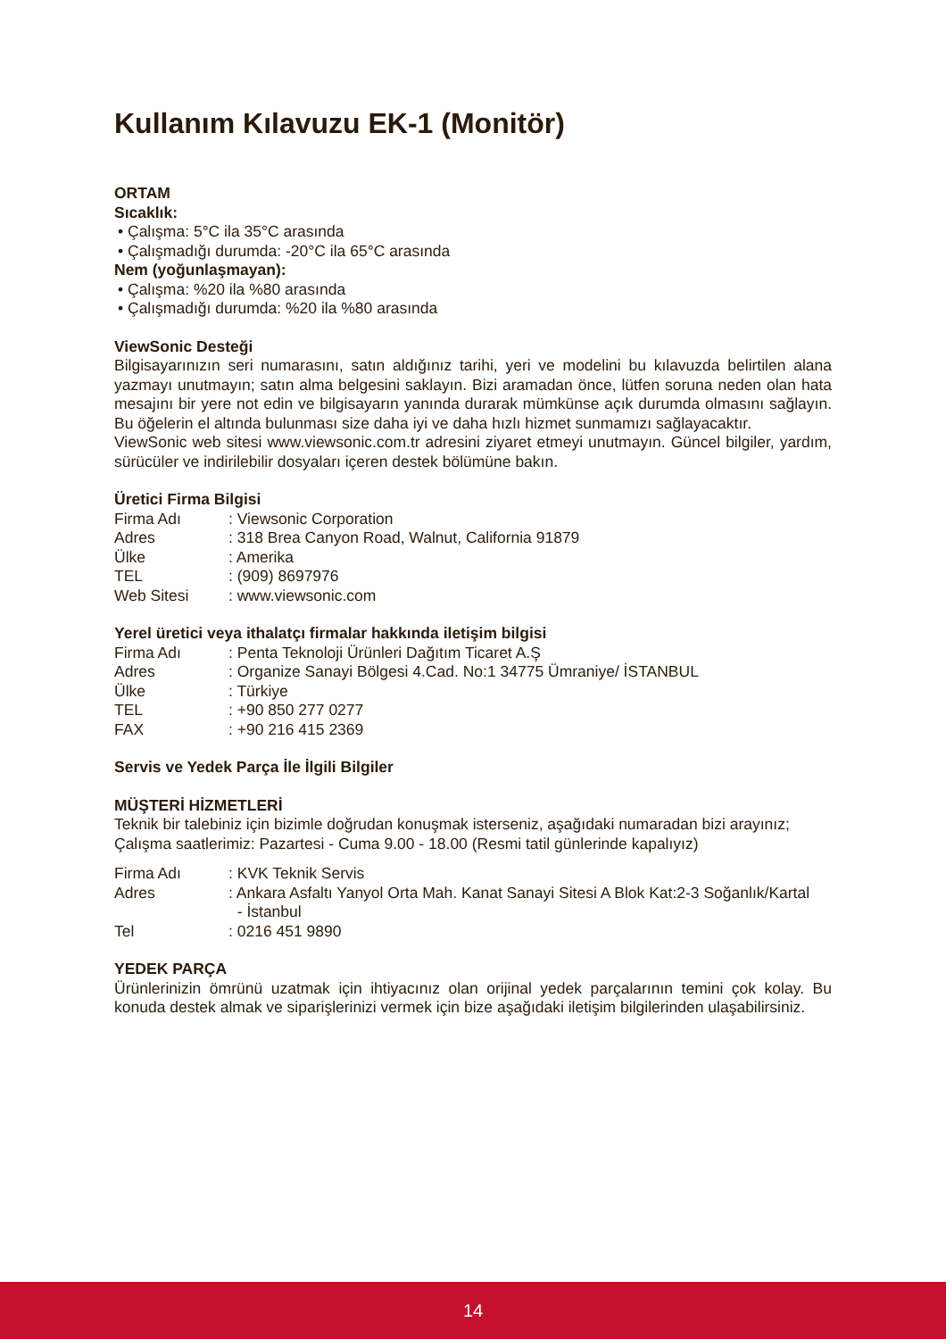Kullanım Kılavuzu EK-1 (Monitör)
ORTAM
Sıcaklık:
• Çalışma: 5°C ila 35°C arasında
• Çalışmadığı durumda: -20°C ila 65°C arasında
Nem (yoğunlaşmayan):
• Çalışma: %20 ila %80 arasında
• Çalışmadığı durumda: %20 ila %80 arasında
ViewSonic Desteği
Bilgisayarınızın seri numarasını, satın aldığınız tarihi, yeri ve modelini bu kılavuzda belirtilen alana yazmayı unutmayın; satın alma belgesini saklayın. Bizi aramadan önce, lütfen soruna neden olan hata mesajını bir yere not edin ve bilgisayarın yanında durarak mümkünse açık durumda olmasını sağlayın. Bu öğelerin el altında bulunması size daha iyi ve daha hızlı hizmet sunmamızı sağlayacaktır.
ViewSonic web sitesi www.viewsonic.com.tr adresini ziyaret etmeyi unutmayın. Güncel bilgiler, yardım, sürücüler ve indirilebilir dosyaları içeren destek bölümüne bakın.
Üretici Firma Bilgisi
| Firma Adı | : Viewsonic Corporation |
| Adres | : 318 Brea Canyon Road, Walnut, California 91879 |
| Ülke | : Amerika |
| TEL | : (909) 8697976 |
| Web Sitesi | : www.viewsonic.com |
Yerel üretici veya ithalatçı firmalar hakkında iletişim bilgisi
| Firma Adı | : Penta Teknoloji Ürünleri Dağıtım Ticaret A.Ş |
| Adres | : Organize Sanayi Bölgesi 4.Cad. No:1 34775 Ümraniye/ İSTANBUL |
| Ülke | : Türkiye |
| TEL | : +90 850 277 0277 |
| FAX | : +90 216 415 2369 |
Servis ve Yedek Parça İle İlgili Bilgiler
MÜŞTERİ HİZMETLERİ
Teknik bir talebiniz için bizimle doğrudan konuşmak isterseniz, aşağıdaki numaradan bizi arayınız;
Çalışma saatlerimiz: Pazartesi - Cuma 9.00 - 18.00 (Resmi tatil günlerinde kapalıyız)
| Firma Adı | : KVK Teknik Servis |
| Adres | : Ankara Asfaltı Yanyol Orta Mah. Kanat Sanayi Sitesi A Blok Kat:2-3 Soğanlık/Kartal - İstanbul |
| Tel | : 0216 451 9890 |
YEDEK PARÇA
Ürünlerinizin ömrünü uzatmak için ihtiyacınız olan orijinal yedek parçalarının temini çok kolay. Bu konuda destek almak ve siparişlerinizi vermek için bize aşağıdaki iletişim bilgilerinden ulaşabilirsiniz.
14